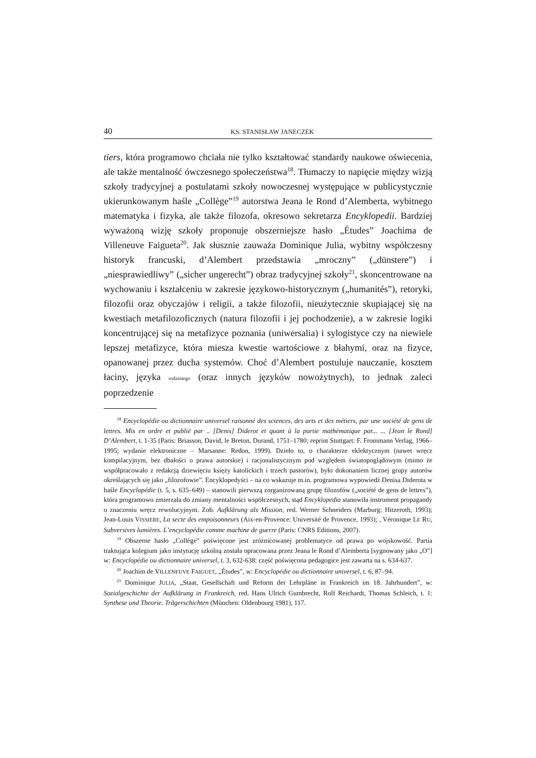40 KS. STANISŁAW JANECZEK
tiers, która programowo chciała nie tylko kształtować standardy naukowe oświecenia, ale także mentalność ówczesnego społeczeństwa<sup>18</sup>. Tłumaczy to napięcie między wizją szkoły tradycyjnej a postulatami szkoły nowoczesnej występujące w publicystycznie ukierunkowanym haśle „Collège”<sup>19</sup> autorstwa Jeana le Rond d’Alemberta, wybitnego matematyka i fizyka, ale także filozofa, okresowo sekretarza Encyklopedii. Bardziej wyważoną wizję szkoły proponuje obszerniejsze hasło „Études” Joachima de Villeneuve Faigueta<sup>20</sup>. Jak słusznie zauważa Dominique Julia, wybitny współczesny historyk francuski, d’Alembert przedstawia „mroczny” („dünstere”) i „niesprawiedliwy” („sicher ungerecht”) obraz tradycyjnej szkoły<sup>21</sup>, skoncentrowane na wychowaniu i kształceniu w zakresie językowo-historycznym („humanités”), retoryki, filozofii oraz obyczajów i religii, a także filozofii, nieużytecznie skupiającej się na kwestiach metafilozoficznych (natura filozofii i jej pochodzenie), a w zakresie logiki koncentrującej się na metafizyce poznania (uniwersalia) i sylogistyce czy na niewiele lepszej metafizyce, która miesza kwestie wartościowe z błahymi, oraz na fizyce, opanowanej przez ducha systemów. Choć d’Alembert postuluje nauczanie, kosztem łaciny, języka rodzimego (oraz innych języków nowożytnych), to jednak zaleci poprzedzenie
<sup>18</sup> Encyclopédie ou dictionnaire universel raisonné des sciences, des arts et des métiers, par une société de gens de lettres. Mis en ordre et publié par .. [Denis] Diderot et quant à la partie mathématique par... ... [Jean le Rond] D’Alembert, t. 1-35 (Paris: Briasson, David, le Breton, Durand, 1751–1780; reprint Stuttgart: F. Frommann Verlag, 1966–1995; wydanie elektroniczne – Marsanne: Redon, 1999). Dzieło to, o charakterze eklektycznym (nawet wręcz kompilacyjnym, bez dbałości o prawa autorskie) i racjonalistycznym pod względem światopoglądowym (mimo że współpracowało z redakcją dziewięciu księży katolickich i trzech pastorów), było dokonaniem licznej grupy autorów określających się jako „filozofowie”. Encyklopedyści – na co wskazuje m.in. programowa wypowiedź Denisa Diderota w haśle Encyclopédie (t. 5, s. 635–649) – stanowili pierwszą zorganizowaną grupę filozofów („société de gens de lettres”), która programowo zmierzała do zmiany mentalności współczesnych, stąd Encyklopedia stanowiła instrument propagandy o znaczeniu wręcz rewolucyjnym. Zob. Aufklärung als Mission, red. Werner Schneiders (Marburg: Hitzeroth, 1993); Jean-Louis VISSIERE, La secte des empoisonneurs (Aix-en-Provence: Université de Provence, 1993); , Véronique LE RU, Subversives lumières. L’encyclopédie comme machine de guerre (Paris: CNRS Editions, 2007).
<sup>19</sup> Obszerne hasło „Collège” poświęcone jest zróżnicowanej problematyce od prawa po wojskowość. Partia traktująca kolegium jako instytucję szkolną została opracowana przez Jeana le Rond d’Alemberta [sygnowany jako „O”] w: Encyclopédie ou dictionnaire universel, t. 3, 632-638; część poświęcona pedagogice jest zawarta na s. 634-637.
<sup>20</sup> Joachim de VILLENEUVE FAIGUET, „Études”, w: Encyclopédie ou dictionnaire universel, t. 6, 87–94.
<sup>21</sup> Dominique JULIA, „Staat, Gesellschaft und Reform der Lehrpläne in Frankreich im 18. Jahrhundert”, w: Sozialgeschichte der Aufklärung in Frankreich, red. Hans Ulrich Gumbrecht, Rolf Reichardt, Thomas Schleich, t. 1: Synthese und Theorie. Trägerschichten (München: Oldenbourg 1981), 117.